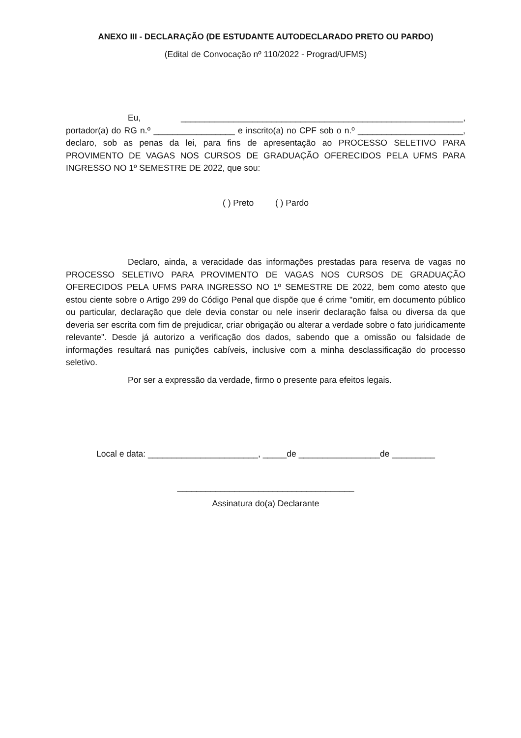ANEXO III - DECLARAÇÃO (DE ESTUDANTE AUTODECLARADO PRETO OU PARDO)
(Edital de Convocação nº 110/2022 - Prograd/UFMS)
Eu, ___________________________________________________________, portador(a) do RG n.º _________________ e inscrito(a) no CPF sob o n.º ______________________, declaro, sob as penas da lei, para fins de apresentação ao PROCESSO SELETIVO PARA PROVIMENTO DE VAGAS NOS CURSOS DE GRADUAÇÃO OFERECIDOS PELA UFMS PARA INGRESSO NO 1º SEMESTRE DE 2022, que sou:
( ) Preto ( ) Pardo
Declaro, ainda, a veracidade das informações prestadas para reserva de vagas no PROCESSO SELETIVO PARA PROVIMENTO DE VAGAS NOS CURSOS DE GRADUAÇÃO OFERECIDOS PELA UFMS PARA INGRESSO NO 1º SEMESTRE DE 2022, bem como atesto que estou ciente sobre o Artigo 299 do Código Penal que dispõe que é crime "omitir, em documento público ou particular, declaração que dele devia constar ou nele inserir declaração falsa ou diversa da que deveria ser escrita com fim de prejudicar, criar obrigação ou alterar a verdade sobre o fato juridicamente relevante". Desde já autorizo a verificação dos dados, sabendo que a omissão ou falsidade de informações resultará nas punições cabíveis, inclusive com a minha desclassificação do processo seletivo.
Por ser a expressão da verdade, firmo o presente para efeitos legais.
Local e data: _______________________, _____de _________________de _________
_____________________________________
Assinatura do(a) Declarante